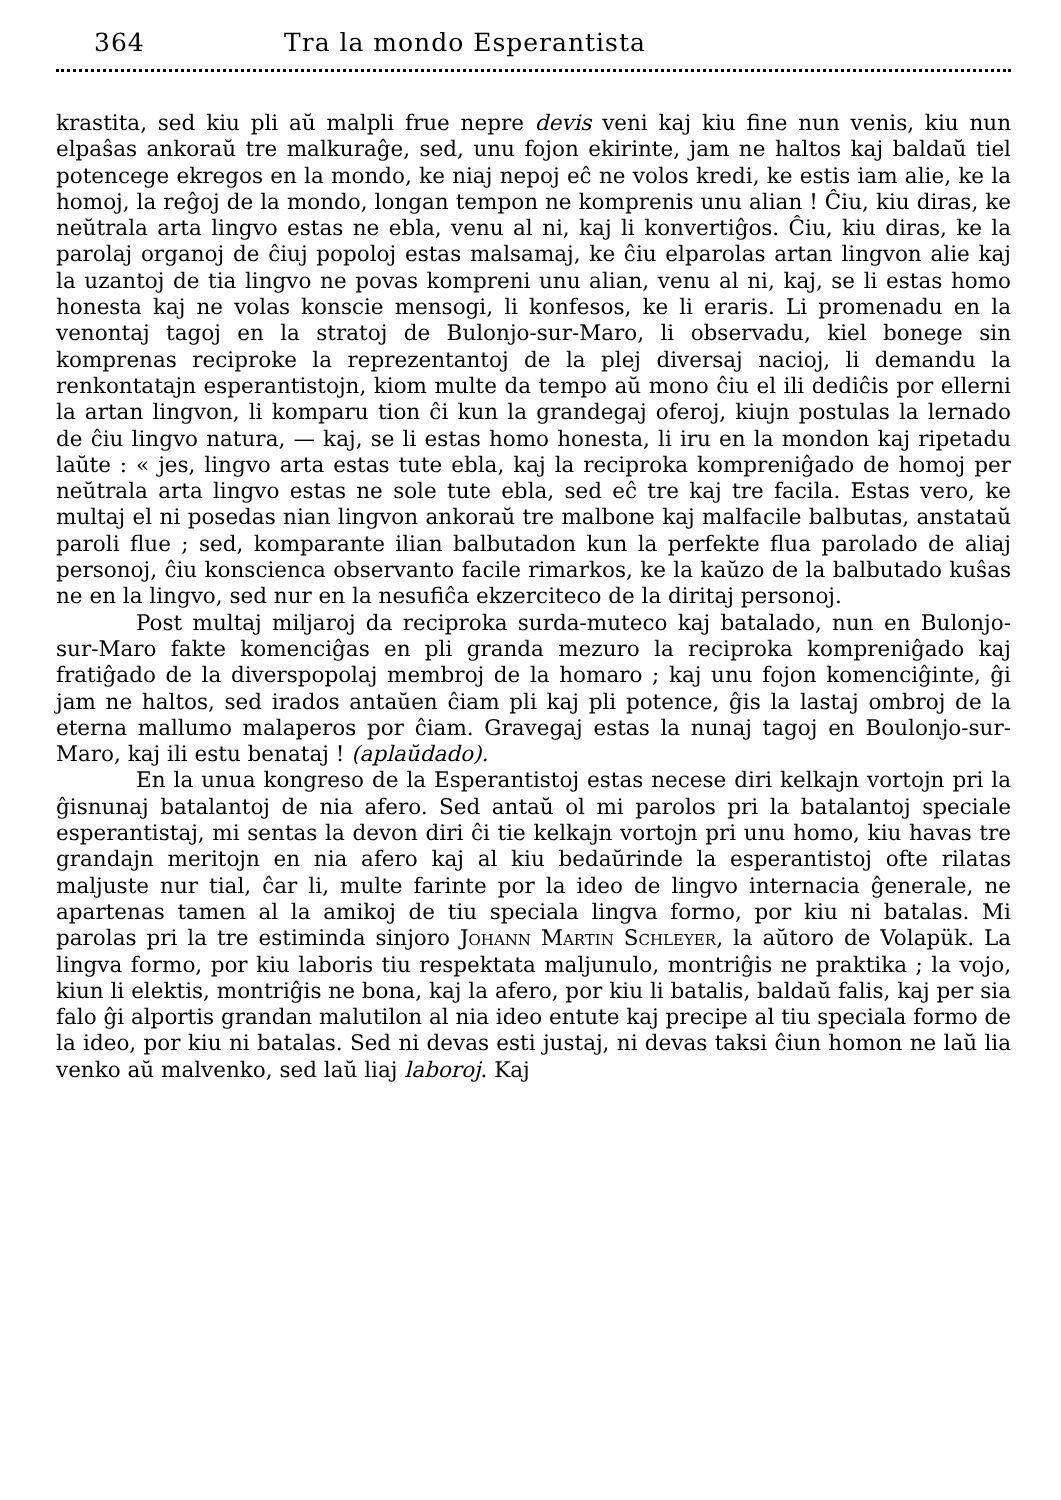364 Tra la mondo Esperantista
krastita, sed kiu pli aŭ malpli frue nepre devis veni kaj kiu fine nun venis, kiu nun elpaŝas ankoraŭ tre malkuraĝe, sed, unu fojon ekirinte, jam ne haltos kaj baldaŭ tiel potencege ekregos en la mondo, ke niaj nepoj eĉ ne volos kredi, ke estis iam alie, ke la homoj, la reĝoj de la mondo, longan tempon ne komprenis unu alian ! Ĉiu, kiu diras, ke neŭtrala arta lingvo estas ne ebla, venu al ni, kaj li konvertiĝos. Ĉiu, kiu diras, ke la parolaj organoj de ĉiuj popoloj estas malsamaj, ke ĉiu elparolas artan lingvon alie kaj la uzantoj de tia lingvo ne povas kompreni unu alian, venu al ni, kaj, se li estas homo honesta kaj ne volas konscie mensogi, li konfesos, ke li eraris. Li promenadu en la venontaj tagoj en la stratoj de Bulonjo-sur-Maro, li observadu, kiel bonege sin komprenas reciproke la reprezentantoj de la plej diversaj nacioj, li demandu la renkontatajn esperantistojn, kiom multe da tempo aŭ mono ĉiu el ili dediĉis por ellerni la artan lingvon, li komparu tion ĉi kun la grandegaj oferoj, kiujn postulas la lernado de ĉiu lingvo natura, — kaj, se li estas homo honesta, li iru en la mondon kaj ripetadu laŭte : « jes, lingvo arta estas tute ebla, kaj la reciproka kompreniĝado de homoj per neŭtrala arta lingvo estas ne sole tute ebla, sed eĉ tre kaj tre facila. Estas vero, ke multaj el ni posedas nian lingvon ankoraŭ tre malbone kaj malfacile balbutas, anstataŭ paroli flue ; sed, komparante ilian balbutadon kun la perfekte flua parolado de aliaj personoj, ĉiu konscienca observanto facile rimarkos, ke la kaŭzo de la balbutado kuŝas ne en la lingvo, sed nur en la nesufiĉa ekzerciteco de la diritaj personoj.
Post multaj miljaroj da reciproka surda-muteco kaj batalado, nun en Bulonjo-sur-Maro fakte komenciĝas en pli granda mezuro la reciproka kompreniĝado kaj fratiĝado de la diverspopolaj membroj de la homaro ; kaj unu fojon komenciĝinte, ĝi jam ne haltos, sed irados antaŭen ĉiam pli kaj pli potence, ĝis la lastaj ombroj de la eterna mallumo malaperos por ĉiam. Gravegaj estas la nunaj tagoj en Boulonjo-sur-Maro, kaj ili estu benataj ! (aplaŭdado).
En la unua kongreso de la Esperantistoj estas necese diri kelkajn vortojn pri la ĝisnunaj batalantoj de nia afero. Sed antaŭ ol mi parolos pri la batalantoj speciale esperantistaj, mi sentas la devon diri ĉi tie kelkajn vortojn pri unu homo, kiu havas tre grandajn meritojn en nia afero kaj al kiu bedaŭrinde la esperantistoj ofte rilatas maljuste nur tial, ĉar li, multe farinte por la ideo de lingvo internacia ĝenerale, ne apartenas tamen al la amikoj de tiu speciala lingva formo, por kiu ni batalas. Mi parolas pri la tre estiminda sinjoro Johann Martin Schleyer, la aŭtoro de Volapük. La lingva formo, por kiu laboris tiu respektata maljunulo, montriĝis ne praktika ; la vojo, kiun li elektis, montriĝis ne bona, kaj la afero, por kiu li batalis, baldaŭ falis, kaj per sia falo ĝi alportis grandan malutilon al nia ideo entute kaj precipe al tiu speciala formo de la ideo, por kiu ni batalas. Sed ni devas esti justaj, ni devas taksi ĉiun homon ne laŭ lia venko aŭ malvenko, sed laŭ liaj laboroj. Kaj